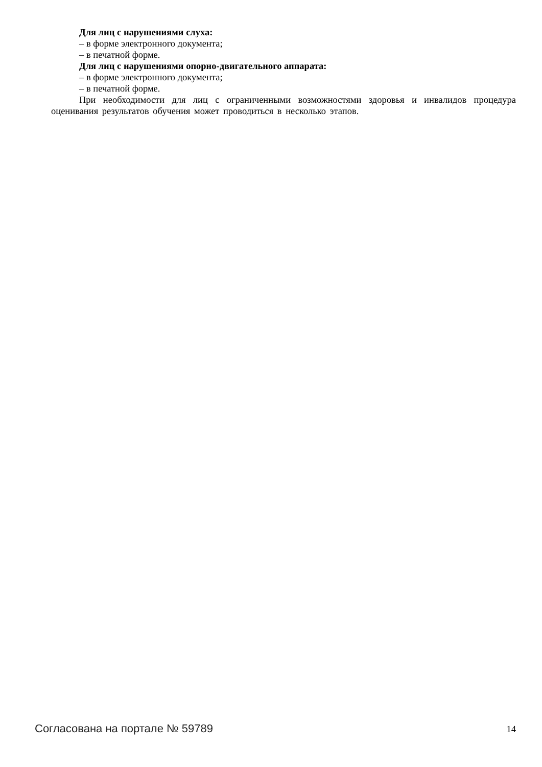Для лиц с нарушениями слуха:
– в форме электронного документа;
– в печатной форме.
Для лиц с нарушениями опорно-двигательного аппарата:
– в форме электронного документа;
– в печатной форме.
При необходимости для лиц с ограниченными возможностями здоровья и инвалидов процедура оценивания результатов обучения может проводиться в несколько этапов.
Согласована на портале № 59789 14